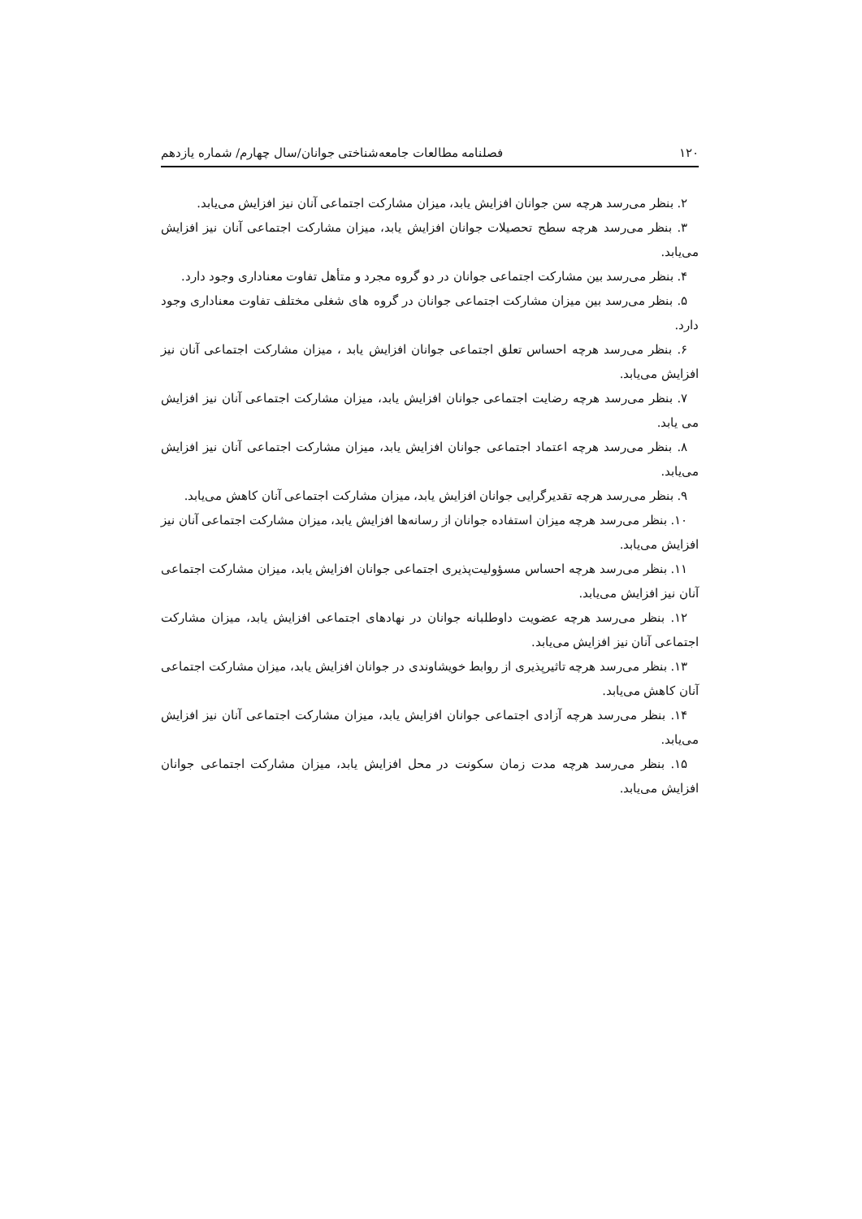۱۲۰ فصلنامه مطالعات جامعه‌شناختی جوانان/سال چهارم/ شماره یازدهم
۲. بنظر می‌رسد هرچه سن جوانان افزایش یابد، میزان مشارکت اجتماعی آنان نیز افزایش می‌یابد.
۳. بنظر می‌رسد هرچه سطح تحصیلات جوانان افزایش یابد، میزان مشارکت اجتماعی آنان نیز افزایش می‌یابد.
۴. بنظر می‌رسد بین مشارکت اجتماعی جوانان در دو گروه مجرد و متأهل تفاوت معناداری وجود دارد.
۵. بنظر می‌رسد بین میزان مشارکت اجتماعی جوانان در گروه های شغلی مختلف تفاوت معناداری وجود دارد.
۶. بنظر می‌رسد هرچه احساس تعلق اجتماعی جوانان افزایش یابد ، میزان مشارکت اجتماعی آنان نیز افزایش می‌یابد.
۷. بنظر می‌رسد هرچه رضایت اجتماعی جوانان افزایش یابد، میزان مشارکت اجتماعی آنان نیز افزایش می یابد.
۸. بنظر می‌رسد هرچه اعتماد اجتماعی جوانان افزایش یابد، میزان مشارکت اجتماعی آنان نیز افزایش می‌یابد.
۹. بنظر می‌رسد هرچه تقدیرگرایی جوانان افزایش یابد، میزان مشارکت اجتماعی آنان کاهش می‌یابد.
۱۰. بنظر می‌رسد هرچه میزان استفاده جوانان از رسانه‌ها افزایش یابد، میزان مشارکت اجتماعی آنان نیز افزایش می‌یابد.
۱۱. بنظر می‌رسد هرچه احساس مسؤولیت‌پذیری اجتماعی جوانان افزایش یابد، میزان مشارکت اجتماعی آنان نیز افزایش می‌یابد.
۱۲. بنظر می‌رسد هرچه عضویت داوطلبانه جوانان در نهادهای اجتماعی افزایش یابد، میزان مشارکت اجتماعی آنان نیز افزایش می‌یابد.
۱۳. بنظر می‌رسد هرچه تاثیرپذیری از روابط خویشاوندی در جوانان افزایش یابد، میزان مشارکت اجتماعی آنان کاهش می‌یابد.
۱۴. بنظر می‌رسد هرچه آزادی اجتماعی جوانان افزایش یابد، میزان مشارکت اجتماعی آنان نیز افزایش می‌یابد.
۱۵. بنظر می‌رسد هرچه مدت زمان سکونت در محل افزایش یابد، میزان مشارکت اجتماعی جوانان افزایش می‌یابد.